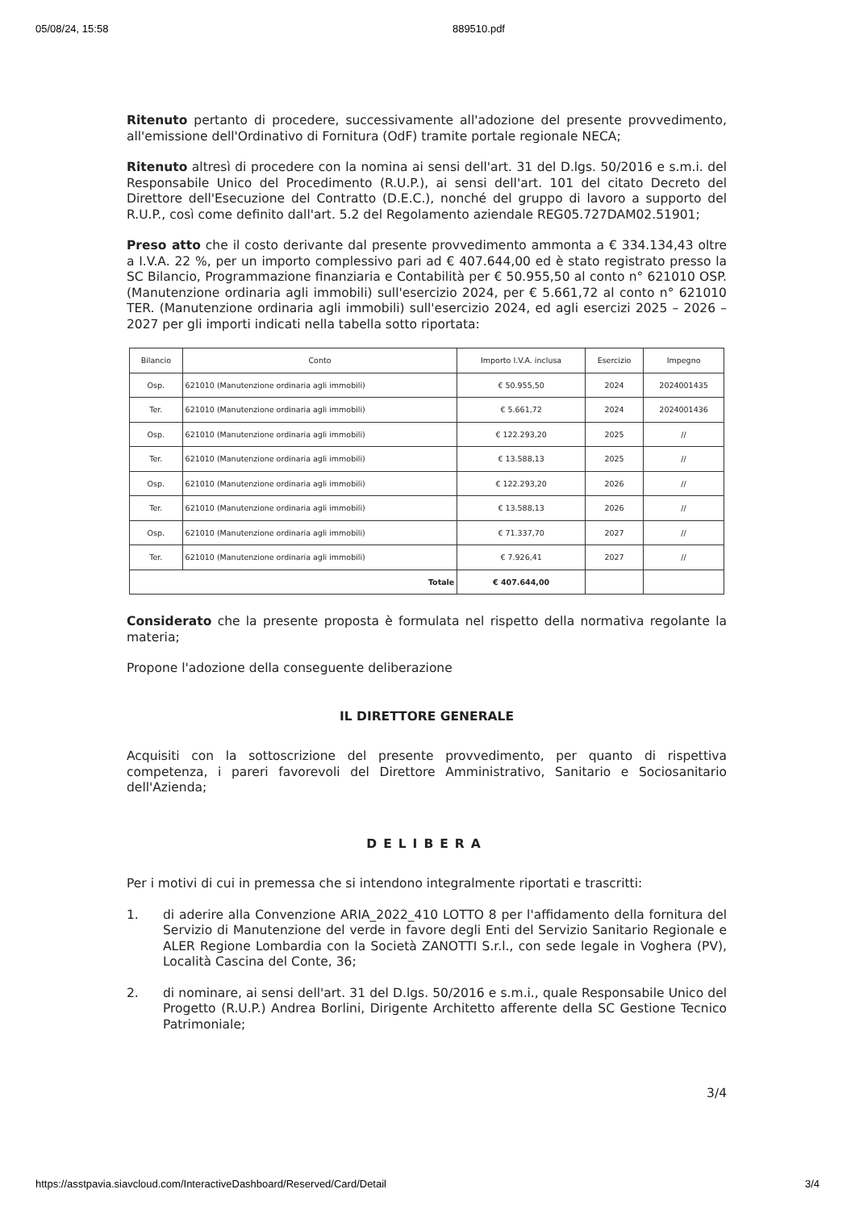05/08/24, 15:58 889510.pdf
Ritenuto pertanto di procedere, successivamente all'adozione del presente provvedimento, all'emissione dell'Ordinativo di Fornitura (OdF) tramite portale regionale NECA;
Ritenuto altresì di procedere con la nomina ai sensi dell'art. 31 del D.lgs. 50/2016 e s.m.i. del Responsabile Unico del Procedimento (R.U.P.), ai sensi dell'art. 101 del citato Decreto del Direttore dell'Esecuzione del Contratto (D.E.C.), nonché del gruppo di lavoro a supporto del R.U.P., così come definito dall'art. 5.2 del Regolamento aziendale REG05.727DAM02.51901;
Preso atto che il costo derivante dal presente provvedimento ammonta a € 334.134,43 oltre a I.V.A. 22 %, per un importo complessivo pari ad € 407.644,00 ed è stato registrato presso la SC Bilancio, Programmazione finanziaria e Contabilità per € 50.955,50 al conto n° 621010 OSP. (Manutenzione ordinaria agli immobili) sull'esercizio 2024, per € 5.661,72 al conto n° 621010 TER. (Manutenzione ordinaria agli immobili) sull'esercizio 2024, ed agli esercizi 2025 – 2026 – 2027 per gli importi indicati nella tabella sotto riportata:
| Bilancio | Conto | Importo I.V.A. inclusa | Esercizio | Impegno |
| --- | --- | --- | --- | --- |
| Osp. | 621010 (Manutenzione ordinaria agli immobili) | € 50.955,50 | 2024 | 2024001435 |
| Ter. | 621010 (Manutenzione ordinaria agli immobili) | € 5.661,72 | 2024 | 2024001436 |
| Osp. | 621010 (Manutenzione ordinaria agli immobili) | € 122.293,20 | 2025 | // |
| Ter. | 621010 (Manutenzione ordinaria agli immobili) | € 13.588,13 | 2025 | // |
| Osp. | 621010 (Manutenzione ordinaria agli immobili) | € 122.293,20 | 2026 | // |
| Ter. | 621010 (Manutenzione ordinaria agli immobili) | € 13.588,13 | 2026 | // |
| Osp. | 621010 (Manutenzione ordinaria agli immobili) | € 71.337,70 | 2027 | // |
| Ter. | 621010 (Manutenzione ordinaria agli immobili) | € 7.926,41 | 2027 | // |
| Totale | | € 407.644,00 | | |
Considerato che la presente proposta è formulata nel rispetto della normativa regolante la materia;
Propone l'adozione della conseguente deliberazione
IL DIRETTORE GENERALE
Acquisiti con la sottoscrizione del presente provvedimento, per quanto di rispettiva competenza, i pareri favorevoli del Direttore Amministrativo, Sanitario e Sociosanitario dell'Azienda;
DELIBERA
Per i motivi di cui in premessa che si intendono integralmente riportati e trascritti:
1. di aderire alla Convenzione ARIA_2022_410 LOTTO 8 per l'affidamento della fornitura del Servizio di Manutenzione del verde in favore degli Enti del Servizio Sanitario Regionale e ALER Regione Lombardia con la Società ZANOTTI S.r.l., con sede legale in Voghera (PV), Località Cascina del Conte, 36;
2. di nominare, ai sensi dell'art. 31 del D.lgs. 50/2016 e s.m.i., quale Responsabile Unico del Progetto (R.U.P.) Andrea Borlini, Dirigente Architetto afferente della SC Gestione Tecnico Patrimoniale;
3/4
https://asstpavia.siavcloud.com/InteractiveDashboard/Reserved/Card/Detail 3/4